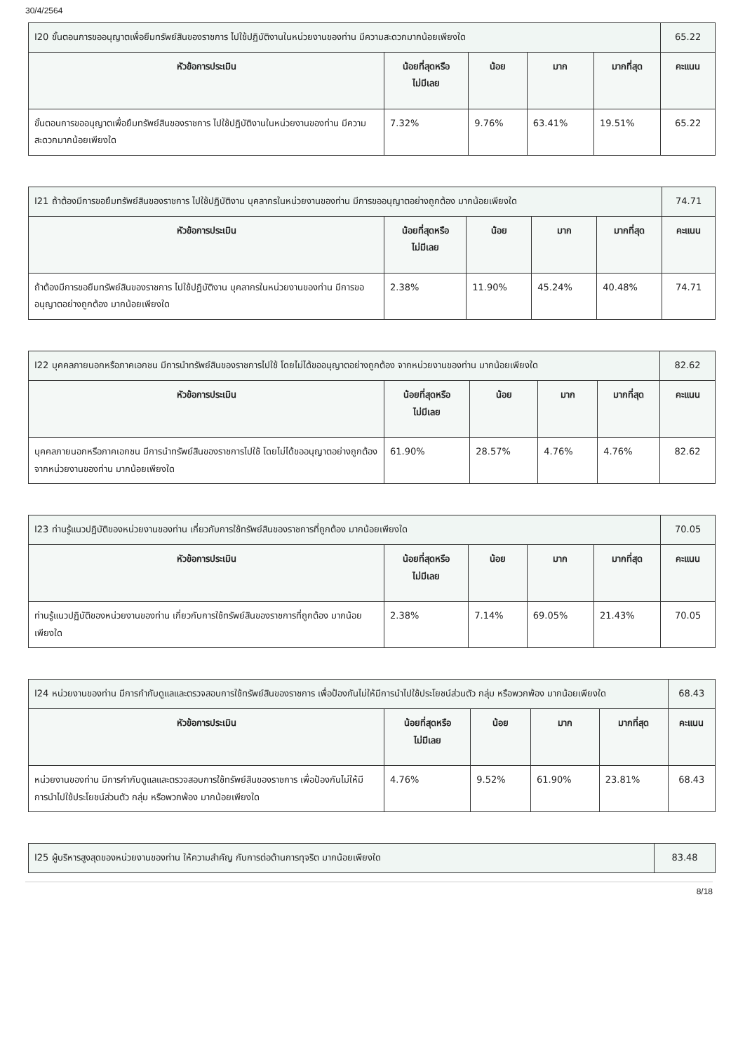30/4/2564
| I20 ขั้นตอนการขออนุญาตเพื่อยืมทรัพย์สินของราชการ ไปใช้ปฏิบัติงานในหน่วยงานของท่าน มีความสะดวกมากน้อยเพียงใด | | | | | 65.22 |
| หัวข้อการประเมิน | น้อยที่สุดหรือ ไม่มีเลย | น้อย | มาก | มากที่สุด | คะแนน |
| ขั้นตอนการขออนุญาตเพื่อยืมทรัพย์สินของราชการ ไปใช้ปฏิบัติงานในหน่วยงานของท่าน มีความสะดวกมากน้อยเพียงใด | 7.32% | 9.76% | 63.41% | 19.51% | 65.22 |
| I21 ถ้าต้องมีการขอยืมทรัพย์สินของราชการ ไปใช้ปฏิบัติงาน บุคลากรในหน่วยงานของท่าน มีการขออนุญาตอย่างถูกต้อง มากน้อยเพียงใด | | | | | 74.71 |
| หัวข้อการประเมิน | น้อยที่สุดหรือ ไม่มีเลย | น้อย | มาก | มากที่สุด | คะแนน |
| ถ้าต้องมีการขอยืมทรัพย์สินของราชการ ไปใช้ปฏิบัติงาน บุคลากรในหน่วยงานของท่าน มีการขออนุญาตอย่างถูกต้อง มากน้อยเพียงใด | 2.38% | 11.90% | 45.24% | 40.48% | 74.71 |
| I22 บุคคลภายนอกหรือภาคเอกชน มีการนำทรัพย์สินของราชการไปใช้ โดยไม่ได้ขออนุญาตอย่างถูกต้อง จากหน่วยงานของท่าน มากน้อยเพียงใด | | | | | 82.62 |
| หัวข้อการประเมิน | น้อยที่สุดหรือ ไม่มีเลย | น้อย | มาก | มากที่สุด | คะแนน |
| บุคคลภายนอกหรือภาคเอกชน มีการนำทรัพย์สินของราชการไปใช้ โดยไม่ได้ขออนุญาตอย่างถูกต้อง จากหน่วยงานของท่าน มากน้อยเพียงใด | 61.90% | 28.57% | 4.76% | 4.76% | 82.62 |
| I23 ท่านรู้แนวปฏิบัติของหน่วยงานของท่าน เกี่ยวกับการใช้ทรัพย์สินของราชการที่ถูกต้อง มากน้อยเพียงใด | | | | | 70.05 |
| หัวข้อการประเมิน | น้อยที่สุดหรือ ไม่มีเลย | น้อย | มาก | มากที่สุด | คะแนน |
| ท่านรู้แนวปฏิบัติของหน่วยงานของท่าน เกี่ยวกับการใช้ทรัพย์สินของราชการที่ถูกต้อง มากน้อยเพียงใด | 2.38% | 7.14% | 69.05% | 21.43% | 70.05 |
| I24 หน่วยงานของท่าน มีการกำกับดูแลและตรวจสอบการใช้ทรัพย์สินของราชการ เพื่อป้องกันไม่ให้มีการนำไปใช้ประโยชน์ส่วนตัว กลุ่ม หรือพวกพ้อง มากน้อยเพียงใด | | | | | 68.43 |
| หัวข้อการประเมิน | น้อยที่สุดหรือ ไม่มีเลย | น้อย | มาก | มากที่สุด | คะแนน |
| หน่วยงานของท่าน มีการกำกับดูแลและตรวจสอบการใช้ทรัพย์สินของราชการ เพื่อป้องกันไม่ให้มีการนำไปใช้ประโยชน์ส่วนตัว กลุ่ม หรือพวกพ้อง มากน้อยเพียงใด | 4.76% | 9.52% | 61.90% | 23.81% | 68.43 |
| I25 ผู้บริหารสูงสุดของหน่วยงานของท่าน ให้ความสำคัญ กับการต่อต้านการทุจริต มากน้อยเพียงใด | 83.48 |
8/18